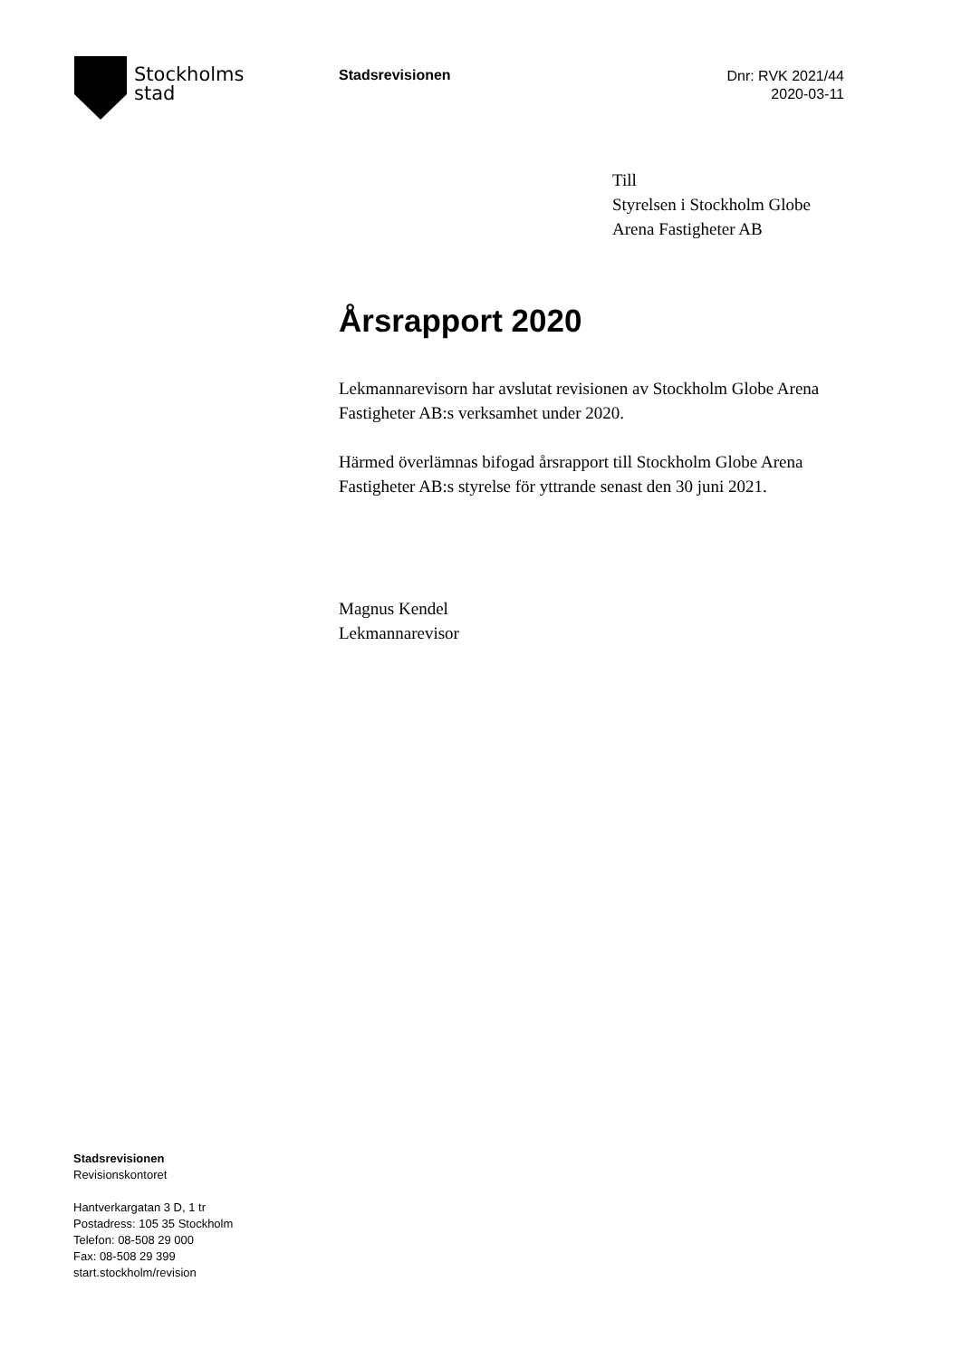Stockholms
stad
Stadsrevisionen
Dnr: RVK 2021/44
2020-03-11
Till
Styrelsen i Stockholm Globe
Arena Fastigheter AB
Årsrapport 2020
Lekmannarevisorn har avslutat revisionen av Stockholm Globe Arena Fastigheter AB:s verksamhet under 2020.
Härmed överlämnas bifogad årsrapport till Stockholm Globe Arena Fastigheter AB:s styrelse för yttrande senast den 30 juni 2021.
Magnus Kendel
Lekmannarevisor
Stadsrevisionen
Revisionskontoret
Hantverkargatan 3 D, 1 tr
Postadress: 105 35 Stockholm
Telefon: 08-508 29 000
Fax: 08-508 29 399
start.stockholm/revision